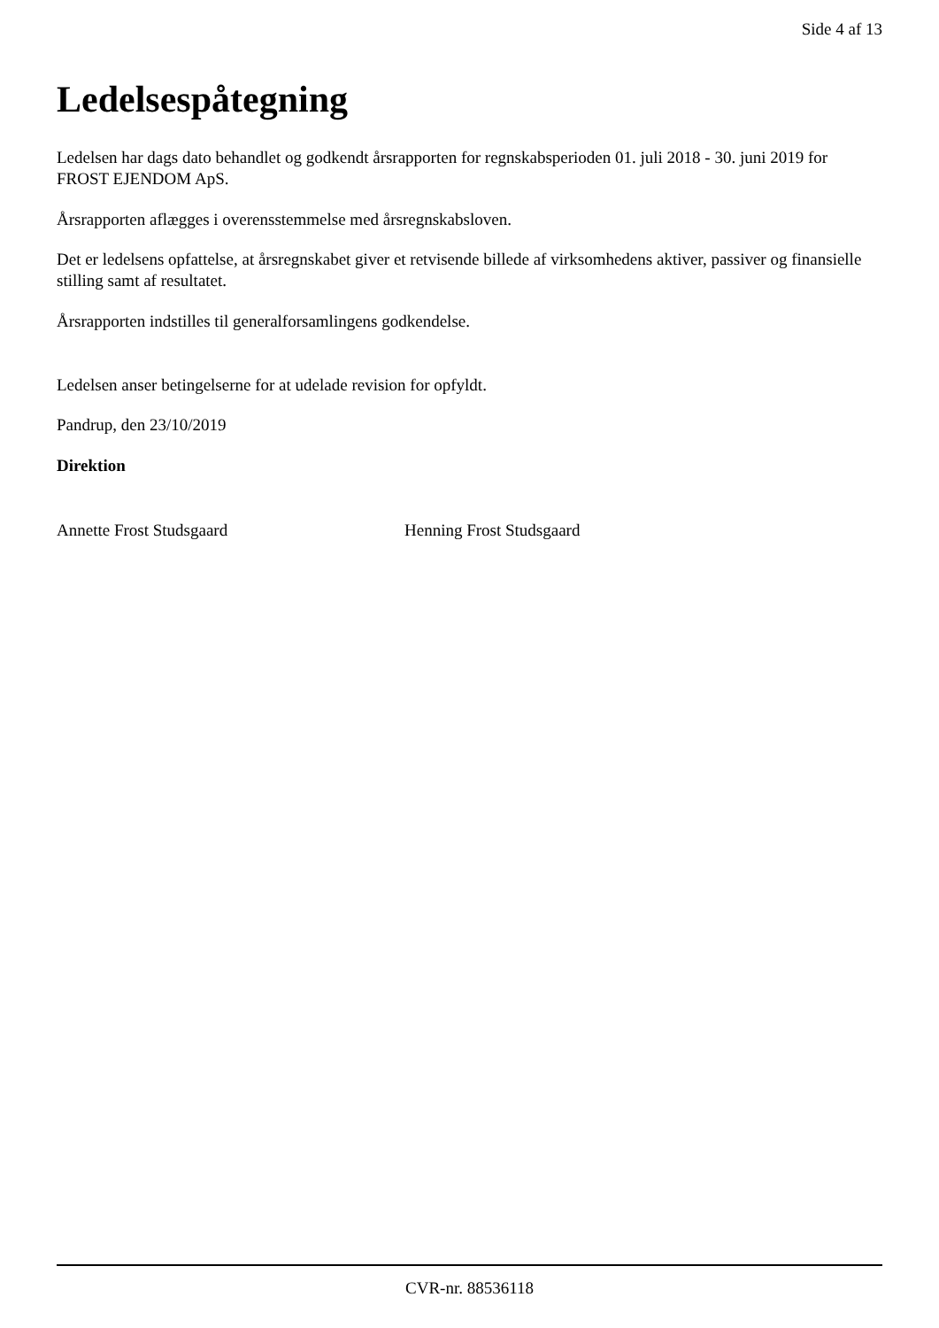Side 4 af 13
Ledelsespåtegning
Ledelsen har dags dato behandlet og godkendt årsrapporten for regnskabsperioden 01. juli 2018 - 30. juni 2019 for FROST EJENDOM ApS.
Årsrapporten aflægges i overensstemmelse med årsregnskabsloven.
Det er ledelsens opfattelse, at årsregnskabet giver et retvisende billede af virksomhedens aktiver, passiver og finansielle stilling samt af resultatet.
Årsrapporten indstilles til generalforsamlingens godkendelse.
Ledelsen anser betingelserne for at udelade revision for opfyldt.
Pandrup, den 23/10/2019
Direktion
Annette Frost Studsgaard Henning Frost Studsgaard
CVR-nr. 88536118